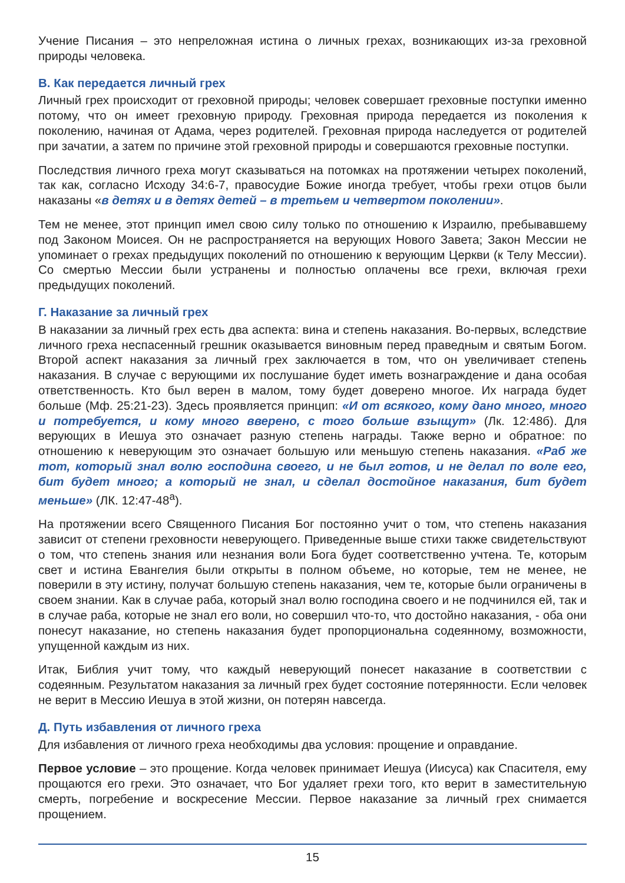Учение Писания – это непреложная истина о личных грехах, возникающих из-за греховной природы человека.
В. Как передается личный грех
Личный грех происходит от греховной природы; человек совершает греховные поступки именно потому, что он имеет греховную природу. Греховная природа передается из поколения к поколению, начиная от Адама, через родителей. Греховная природа наследуется от родителей при зачатии, а затем по причине этой греховной природы и совершаются греховные поступки.
Последствия личного греха могут сказываться на потомках на протяжении четырех поколений, так как, согласно Исходу 34:6-7, правосудие Божие иногда требует, чтобы грехи отцов были наказаны «в детях и в детях детей – в третьем и четвертом поколении».
Тем не менее, этот принцип имел свою силу только по отношению к Израилю, пребывавшему под Законом Моисея. Он не распространяется на верующих Нового Завета; Закон Мессии не упоминает о грехах предыдущих поколений по отношению к верующим Церкви (к Телу Мессии). Со смертью Мессии были устранены и полностью оплачены все грехи, включая грехи предыдущих поколений.
Г. Наказание за личный грех
В наказании за личный грех есть два аспекта: вина и степень наказания. Во-первых, вследствие личного греха неспасенный грешник оказывается виновным перед праведным и святым Богом. Второй аспект наказания за личный грех заключается в том, что он увеличивает степень наказания. В случае с верующими их послушание будет иметь вознаграждение и дана особая ответственность. Кто был верен в малом, тому будет доверено многое. Их награда будет больше (Мф. 25:21-23). Здесь проявляется принцип: «И от всякого, кому дано много, много и потребуется, и кому много вверено, с того больше взыщут» (Лк. 12:48б). Для верующих в Иешуа это означает разную степень награды. Также верно и обратное: по отношению к неверующим это означает большую или меньшую степень наказания. «Раб же тот, который знал волю господина своего, и не был готов, и не делал по воле его, бит будет много; а который не знал, и сделал достойное наказания, бит будет меньше» (ЛК. 12:47-48<sup>а</sup>).
На протяжении всего Священного Писания Бог постоянно учит о том, что степень наказания зависит от степени греховности неверующего. Приведенные выше стихи также свидетельствуют о том, что степень знания или незнания воли Бога будет соответственно учтена. Те, которым свет и истина Евангелия были открыты в полном объеме, но которые, тем не менее, не поверили в эту истину, получат большую степень наказания, чем те, которые были ограничены в своем знании. Как в случае раба, который знал волю господина своего и не подчинился ей, так и в случае раба, которые не знал его воли, но совершил что-то, что достойно наказания, - оба они понесут наказание, но степень наказания будет пропорциональна содеянному, возможности, упущенной каждым из них.
Итак, Библия учит тому, что каждый неверующий понесет наказание в соответствии с содеянным. Результатом наказания за личный грех будет состояние потерянности. Если человек не верит в Мессию Иешуа в этой жизни, он потерян навсегда.
Д. Путь избавления от личного греха
Для избавления от личного греха необходимы два условия: прощение и оправдание.
Первое условие – это прощение. Когда человек принимает Иешуа (Иисуса) как Спасителя, ему прощаются его грехи. Это означает, что Бог удаляет грехи того, кто верит в заместительную смерть, погребение и воскресение Мессии. Первое наказание за личный грех снимается прощением.
15